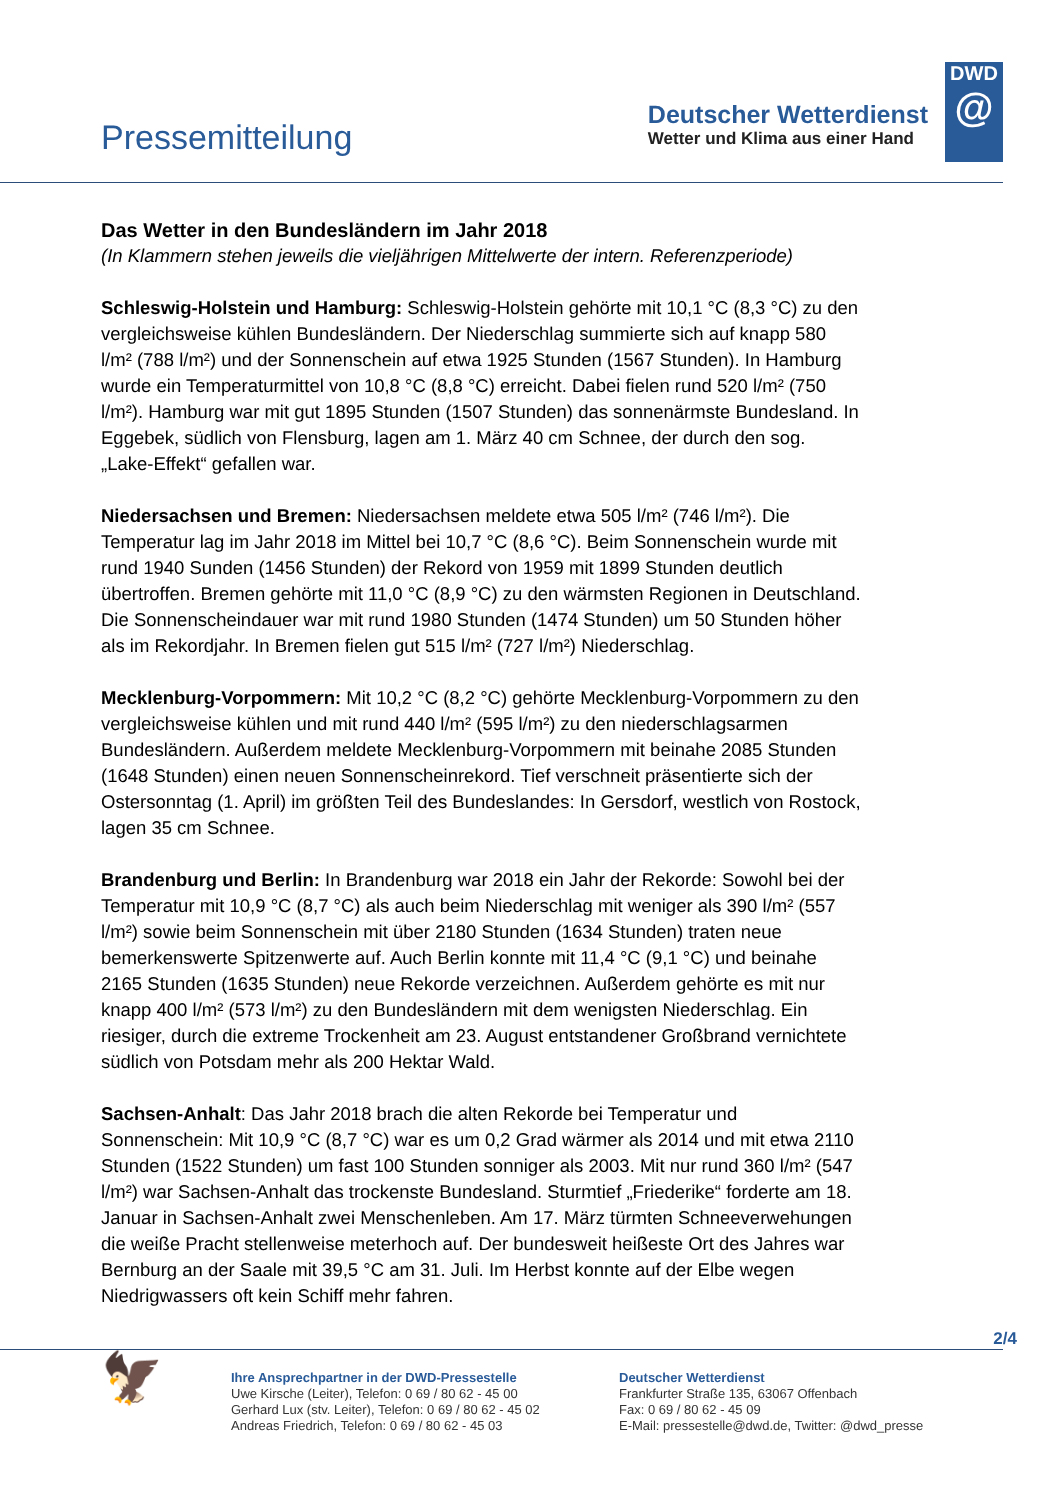Pressemitteilung
Deutscher Wetterdienst
Wetter und Klima aus einer Hand
DWD
@
Das Wetter in den Bundesländern im Jahr 2018
(In Klammern stehen jeweils die vieljährigen Mittelwerte der intern. Referenzperiode)
Schleswig-Holstein und Hamburg: Schleswig-Holstein gehörte mit 10,1 °C (8,3 °C) zu den vergleichsweise kühlen Bundesländern. Der Niederschlag summierte sich auf knapp 580 l/m² (788 l/m²) und der Sonnenschein auf etwa 1925 Stunden (1567 Stunden). In Hamburg wurde ein Temperaturmittel von 10,8 °C (8,8 °C) erreicht. Dabei fielen rund 520 l/m² (750 l/m²). Hamburg war mit gut 1895 Stunden (1507 Stunden) das sonnenärmste Bundesland. In Eggebek, südlich von Flensburg, lagen am 1. März 40 cm Schnee, der durch den sog. „Lake-Effekt“ gefallen war.
Niedersachsen und Bremen: Niedersachsen meldete etwa 505 l/m² (746 l/m²). Die Temperatur lag im Jahr 2018 im Mittel bei 10,7 °C (8,6 °C). Beim Sonnenschein wurde mit rund 1940 Sunden (1456 Stunden) der Rekord von 1959 mit 1899 Stunden deutlich übertroffen. Bremen gehörte mit 11,0 °C (8,9 °C) zu den wärmsten Regionen in Deutschland. Die Sonnenscheindauer war mit rund 1980 Stunden (1474 Stunden) um 50 Stunden höher als im Rekordjahr. In Bremen fielen gut 515 l/m² (727 l/m²) Niederschlag.
Mecklenburg-Vorpommern: Mit 10,2 °C (8,2 °C) gehörte Mecklenburg-Vorpommern zu den vergleichsweise kühlen und mit rund 440 l/m² (595 l/m²) zu den niederschlagsarmen Bundesländern. Außerdem meldete Mecklenburg-Vorpommern mit beinahe 2085 Stunden (1648 Stunden) einen neuen Sonnenscheinrekord. Tief verschneit präsentierte sich der Ostersonntag (1. April) im größten Teil des Bundeslandes: In Gersdorf, westlich von Rostock, lagen 35 cm Schnee.
Brandenburg und Berlin: In Brandenburg war 2018 ein Jahr der Rekorde: Sowohl bei der Temperatur mit 10,9 °C (8,7 °C) als auch beim Niederschlag mit weniger als 390 l/m² (557 l/m²) sowie beim Sonnenschein mit über 2180 Stunden (1634 Stunden) traten neue bemerkenswerte Spitzenwerte auf. Auch Berlin konnte mit 11,4 °C (9,1 °C) und beinahe 2165 Stunden (1635 Stunden) neue Rekorde verzeichnen. Außerdem gehörte es mit nur knapp 400 l/m² (573 l/m²) zu den Bundesländern mit dem wenigsten Niederschlag. Ein riesiger, durch die extreme Trockenheit am 23. August entstandener Großbrand vernichtete südlich von Potsdam mehr als 200 Hektar Wald.
Sachsen-Anhalt: Das Jahr 2018 brach die alten Rekorde bei Temperatur und Sonnenschein: Mit 10,9 °C (8,7 °C) war es um 0,2 Grad wärmer als 2014 und mit etwa 2110 Stunden (1522 Stunden) um fast 100 Stunden sonniger als 2003. Mit nur rund 360 l/m² (547 l/m²) war Sachsen-Anhalt das trockenste Bundesland. Sturmtief „Friederike“ forderte am 18. Januar in Sachsen-Anhalt zwei Menschenleben. Am 17. März türmten Schneeverwehungen die weiße Pracht stellenweise meterhoch auf. Der bundesweit heißeste Ort des Jahres war Bernburg an der Saale mit 39,5 °C am 31. Juli. Im Herbst konnte auf der Elbe wegen Niedrigwassers oft kein Schiff mehr fahren.
2/4
🦅
Ihre Ansprechpartner in der DWD-Pressestelle
Uwe Kirsche (Leiter), Telefon: 0 69 / 80 62 - 45 00
Gerhard Lux (stv. Leiter), Telefon: 0 69 / 80 62 - 45 02
Andreas Friedrich, Telefon: 0 69 / 80 62 - 45 03
Deutscher Wetterdienst
Frankfurter Straße 135, 63067 Offenbach
Fax: 0 69 / 80 62 - 45 09
E-Mail: pressestelle@dwd.de, Twitter: @dwd_presse